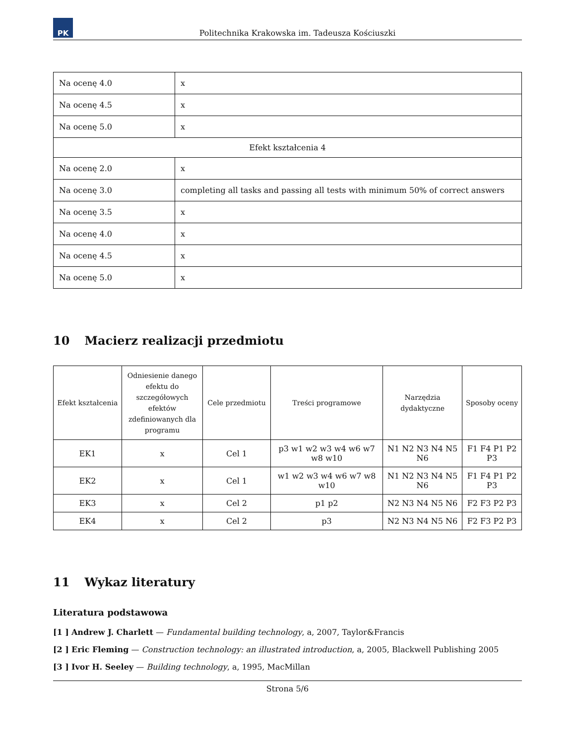PK
Politechnika Krakowska im. Tadeusza Kościuszki
| Na ocenę 4.0 | x |
| Na ocenę 4.5 | x |
| Na ocenę 5.0 | x |
| Efekt kształcenia 4 | |
| Na ocenę 2.0 | x |
| Na ocenę 3.0 | completing all tasks and passing all tests with minimum 50% of correct answers |
| Na ocenę 3.5 | x |
| Na ocenę 4.0 | x |
| Na ocenę 4.5 | x |
| Na ocenę 5.0 | x |
10 Macierz realizacji przedmiotu
| Efekt kształcenia | Odniesienie danego efektu do szczegółowych efektów zdefiniowanych dla programu | Cele przedmiotu | Treści programowe | Narzędzia dydaktyczne | Sposoby oceny |
| --- | --- | --- | --- | --- | --- |
| EK1 | x | Cel 1 | p3 w1 w2 w3 w4 w6 w7 w8 w10 | N1 N2 N3 N4 N5 N6 | F1 F4 P1 P2 P3 |
| EK2 | x | Cel 1 | w1 w2 w3 w4 w6 w7 w8 w10 | N1 N2 N3 N4 N5 N6 | F1 F4 P1 P2 P3 |
| EK3 | x | Cel 2 | p1 p2 | N2 N3 N4 N5 N6 | F2 F3 P2 P3 |
| EK4 | x | Cel 2 | p3 | N2 N3 N4 N5 N6 | F2 F3 P2 P3 |
11 Wykaz literatury
Literatura podstawowa
[1 ] Andrew J. Charlett — Fundamental building technology, a, 2007, Taylor&Francis
[2 ] Eric Fleming — Construction technology: an illustrated introduction, a, 2005, Blackwell Publishing 2005
[3 ] Ivor H. Seeley — Building technology, a, 1995, MacMillan
Strona 5/6